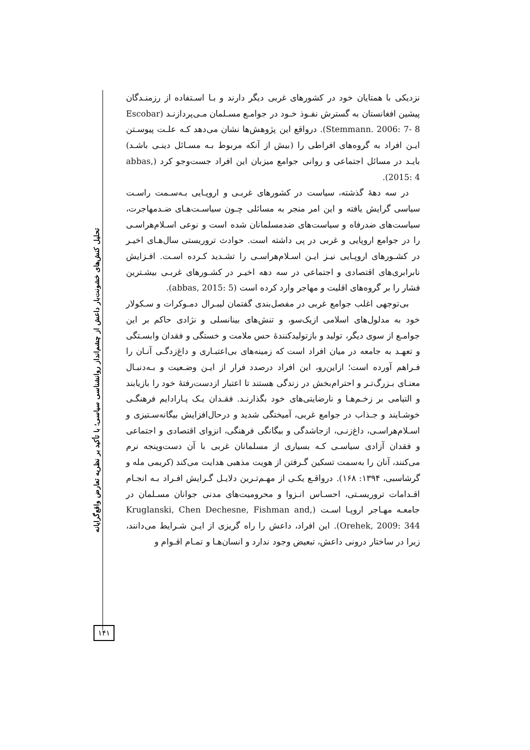نزدیکی با همتایان خود در کشورهای غربی دیگر دارند و بـا اسـتفاده از رزمنـدگان پیشین افغانستان به گسترش نفـوذ خـود در جوامـع مسـلمان مـی‌پردازنـد (Escobar Stemmann. 2006: 7- 8). درواقع این پژوهش‌ها نشان می‌دهد کـه علـت پیوسـتن ایـن افراد به گروه‌های افراطی را (بیش از آنکه مربوط بـه مسـائل دینـی باشـد) بایـد در مسائل اجتماعی و روانی جوامع میزبان این افراد جست‌وجو کرد (abbas, 2015: 4).
در سه دههٔ گذشته، سیاست در کشورهای غربـی و اروپـایی بـه‌سـمت راسـت سیاسی گرایش یافته و این امر منجر به مسائلی چـون سیاسـت‌هـای ضـدمهاجرت، سیاست‌های ضدرفاه و سیاست‌های ضدمسلمانان شده است و نوعی اسـلام‌هراسـی را در جوامع اروپایی و غربی در پی داشته است. حوادث تروریستی سال‌هـای اخیـر در کشـورهای اروپـایی نیـز ایـن اسـلام‌هراسـی را تشـدید کـرده اسـت. افـزایش نابرابری‌های اقتصادی و اجتماعی در سه دهه اخیـر در کشـورهای غربـی بیشـترین فشار را بر گروه‌های اقلیت و مهاجر وارد کرده است (abbas, 2015: 5).
بی‌توجهی اغلب جوامع غربی در مفصل‌بندی گفتمان لیبـرال دمـوکرات و سـکولار خود به مدلول‌های اسلامی ازیک‌سو، و تنش‌های بینانسلی و نژادی حاکم بر این جوامـع از سوی دیگر، تولید و بازتولیدکنندهٔ حس ملامت و خستگی و فقدان وابسـتگی و تعهـد به جامعه در میان افراد است که زمینه‌های بی‌اعتبـاری و داغ‌زدگـی آنـان را فـراهم آورده است؛ ازاین‌رو، این افراد درصدد فرار از ایـن وضـعیت و بـه‌دنبـال معنـای بـزرگ‌تـر و احترام‌بخش در زندگی هستند تا اعتبار ازدست‌رفتهٔ خود را بازیابند و التیامی بر زخـم‌هـا و نارضایتی‌های خود بگذارنـد. فقـدان یـک پـارادایم فرهنگـی خوشـایند و جـذاب در جوامع غربی، آمیختگی شدید و درحال‌افزایش بیگانه‌سـتیزی و اسـلام‌هراسـی، داغ‌زنـی، ازجاشدگی و بیگانگی فرهنگی، انزوای اقتصادی و اجتماعی و فقدان آزادی سیاسـی کـه بسیاری از مسلمانان غربی با آن دست‌وپنجه نرم می‌کنند، آنان را به‌سمت تسکین گـرفتن از هویت مذهبی هدایت می‌کند (کریمی مله و گرشاسبی، ۱۳۹۴: ۱۶۸). درواقـع یکـی از مهـم‌تـرین دلایـل گـرایش افـراد بـه انجـام اقـدامات تروریسـتی، احسـاس انـزوا و محرومیت‌های مدنی جوانان مسـلمان در جامعـه مهـاجر اروپـا اسـت (Kruglanski, Chen Dechesne, Fishman and, Orehek, 2009: 344). این افراد، داعش را راه گریزی از ایـن شـرایط می‌دانند، زیرا در ساختار درونی داعش، تبعیض وجود ندارد و انسان‌هـا و تمـام اقـوام و
تحلیل کنش‌های خشونت‌بار داعش از چشم‌انداز روانشناسی سیاسی؛ با تأکید بر نظریه تعارض واقع‌گرایانه
۱۴۱